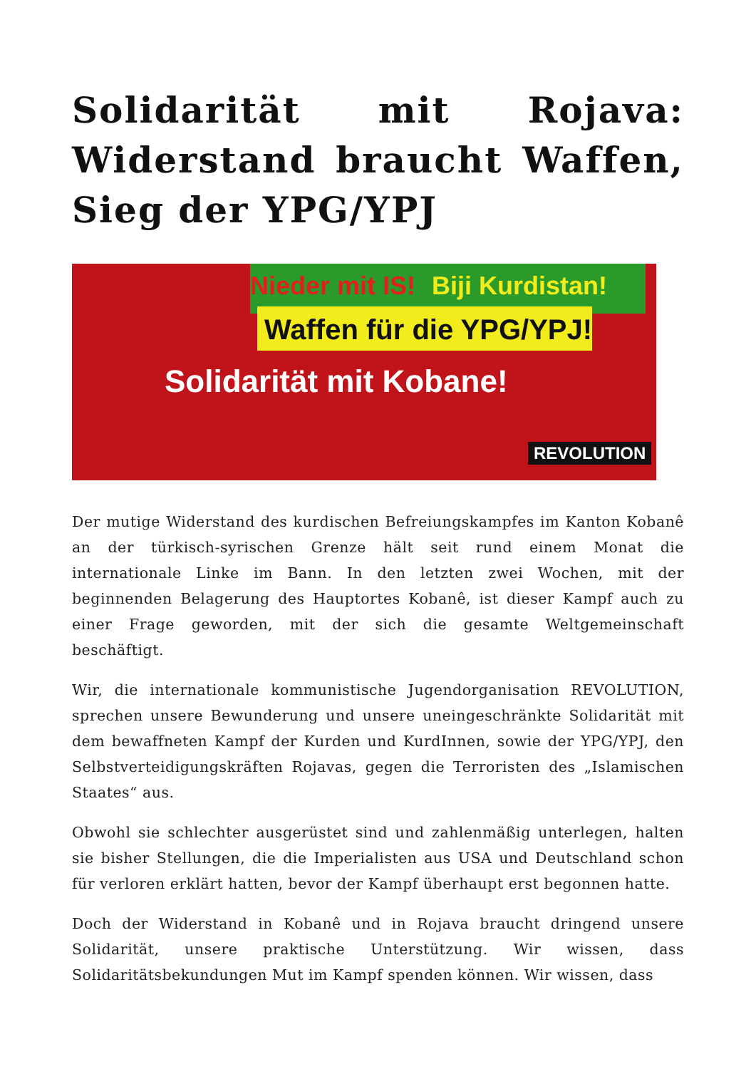Solidarität mit Rojava: Widerstand braucht Waffen, Sieg der YPG/YPJ
Nieder mit IS! Biji Kurdistan!
Waffen für die YPG/YPJ!
Solidarität mit Kobane!
REVOLUTION
Der mutige Widerstand des kurdischen Befreiungskampfes im Kanton Kobanê an der türkisch-syrischen Grenze hält seit rund einem Monat die internationale Linke im Bann. In den letzten zwei Wochen, mit der beginnenden Belagerung des Hauptortes Kobanê, ist dieser Kampf auch zu einer Frage geworden, mit der sich die gesamte Weltgemeinschaft beschäftigt.
Wir, die internationale kommunistische Jugendorganisation REVOLUTION, sprechen unsere Bewunderung und unsere uneingeschränkte Solidarität mit dem bewaffneten Kampf der Kurden und KurdInnen, sowie der YPG/YPJ, den Selbstverteidigungskräften Rojavas, gegen die Terroristen des „Islamischen Staates“ aus.
Obwohl sie schlechter ausgerüstet sind und zahlenmäßig unterlegen, halten sie bisher Stellungen, die die Imperialisten aus USA und Deutschland schon für verloren erklärt hatten, bevor der Kampf überhaupt erst begonnen hatte.
Doch der Widerstand in Kobanê und in Rojava braucht dringend unsere Solidarität, unsere praktische Unterstützung. Wir wissen, dass Solidaritätsbekundungen Mut im Kampf spenden können. Wir wissen, dass